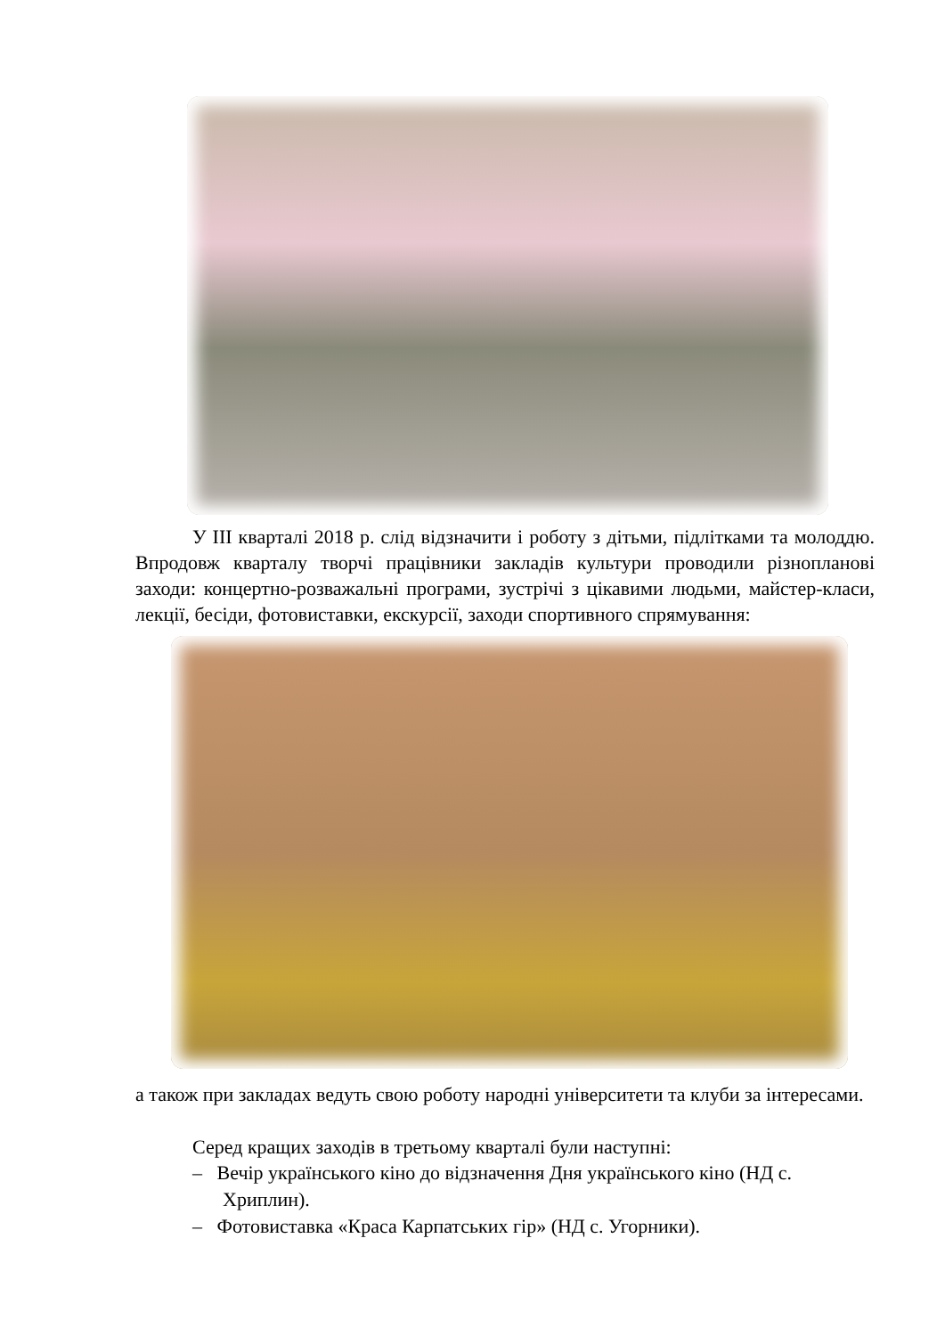У ІІІ кварталі 2018 р. слід відзначити і роботу з дітьми, підлітками та молоддю. Впродовж кварталу творчі працівники закладів культури проводили різнопланові заходи: концертно-розважальні програми, зустрічі з цікавими людьми, майстер-класи, лекції, бесіди, фотовиставки, екскурсії, заходи спортивного спрямування:
а також при закладах ведуть свою роботу народні університети та клуби за інтересами.
Серед кращих заходів в третьому кварталі були наступні:
– Вечір українського кіно до відзначення Дня українського кіно (НД с. Хриплин).
– Фотовиставка «Краса Карпатських гір» (НД с. Угорники).